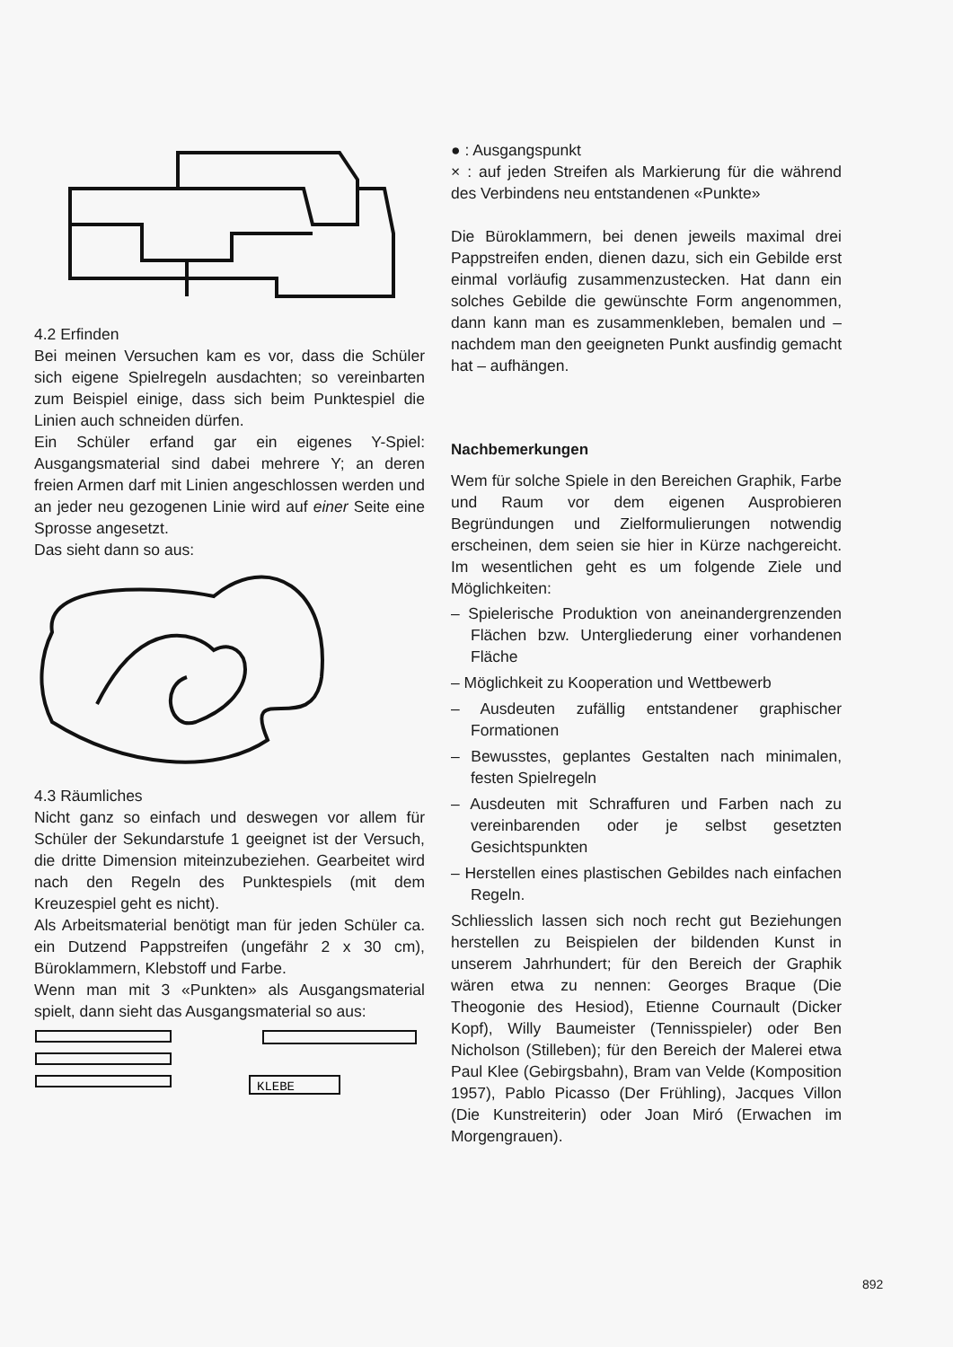4.2 Erfinden
Bei meinen Versuchen kam es vor, dass die Schüler sich eigene Spielregeln ausdachten; so vereinbarten zum Beispiel einige, dass sich beim Punktespiel die Linien auch schneiden dürfen.
Ein Schüler erfand gar ein eigenes Y-Spiel: Ausgangsmaterial sind dabei mehrere Y; an deren freien Armen darf mit Linien angeschlossen werden und an jeder neu gezogenen Linie wird auf einer Seite eine Sprosse angesetzt.
Das sieht dann so aus:
4.3 Räumliches
Nicht ganz so einfach und deswegen vor allem für Schüler der Sekundarstufe 1 geeignet ist der Versuch, die dritte Dimension miteinzubeziehen. Gearbeitet wird nach den Regeln des Punktespiels (mit dem Kreuzespiel geht es nicht).
Als Arbeitsmaterial benötigt man für jeden Schüler ca. ein Dutzend Pappstreifen (ungefähr 2 x 30 cm), Büroklammern, Klebstoff und Farbe.
Wenn man mit 3 «Punkten» als Ausgangsmaterial spielt, dann sieht das Ausgangsmaterial so aus:
KLEBE
● : Ausgangspunkt
× : auf jeden Streifen als Markierung für die während des Verbindens neu entstandenen «Punkte»
Die Büroklammern, bei denen jeweils maximal drei Pappstreifen enden, dienen dazu, sich ein Gebilde erst einmal vorläufig zusammenzustecken. Hat dann ein solches Gebilde die gewünschte Form angenommen, dann kann man es zusammenkleben, bemalen und – nachdem man den geeigneten Punkt ausfindig gemacht hat – aufhängen.
Nachbemerkungen
Wem für solche Spiele in den Bereichen Graphik, Farbe und Raum vor dem eigenen Ausprobieren Begründungen und Zielformulierungen notwendig erscheinen, dem seien sie hier in Kürze nachgereicht. Im wesentlichen geht es um folgende Ziele und Möglichkeiten:
– Spielerische Produktion von aneinandergrenzenden Flächen bzw. Untergliederung einer vorhandenen Fläche
– Möglichkeit zu Kooperation und Wettbewerb
– Ausdeuten zufällig entstandener graphischer Formationen
– Bewusstes, geplantes Gestalten nach minimalen, festen Spielregeln
– Ausdeuten mit Schraffuren und Farben nach zu vereinbarenden oder je selbst gesetzten Gesichtspunkten
– Herstellen eines plastischen Gebildes nach einfachen Regeln.
Schliesslich lassen sich noch recht gut Beziehungen herstellen zu Beispielen der bildenden Kunst in unserem Jahrhundert; für den Bereich der Graphik wären etwa zu nennen: Georges Braque (Die Theogonie des Hesiod), Etienne Cournault (Dicker Kopf), Willy Baumeister (Tennisspieler) oder Ben Nicholson (Stilleben); für den Bereich der Malerei etwa Paul Klee (Gebirgsbahn), Bram van Velde (Komposition 1957), Pablo Picasso (Der Frühling), Jacques Villon (Die Kunstreiterin) oder Joan Miró (Erwachen im Morgengrauen).
892